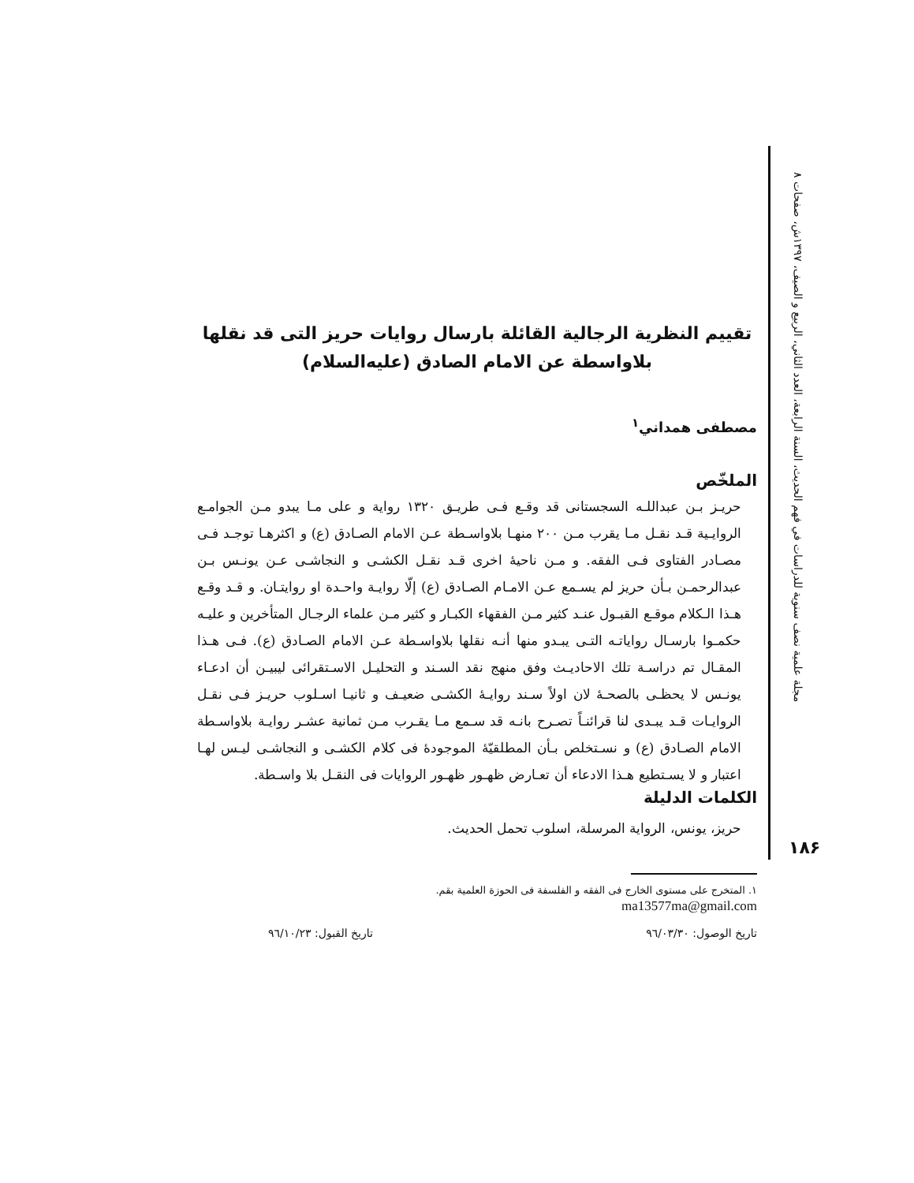مجلة علمية نصف سنوية للدراسات في فهم الحديث، السنة الرابعة، العدد الثاني، الربيع و الصيف، ١٣٩٧ش، صفحات ٨
تقييم النظرية الرجالية القائلة بارسال روايات حريز التى قد نقلها
بلاواسطة عن الامام الصادق (عليه‌السلام)
مصطفى همداني<sup>١</sup>
الملخّص
حريـز بـن عبداللـه السجستانى قد وقـع فـى طريـق ١٣٢٠ رواية و على مـا يبدو مـن الجوامـع الروايـية قـد نقـل مـا يقرب مـن ٢٠٠ منهـا بلاواسـطة عـن الامام الصـادق (ع) و اكثرهـا توجـد فـى مصـادر الفتاوى فـى الفقه. و مـن ناحيهٔ اخرى قـد نقـل الكشـى و النجاشـى عـن يونـس بـن عبدالرحمـن بـأن حريز لم يسـمع عـن الامـام الصـادق (ع) إلّا روايـة واحـدة او روايتـان. و قـد وقـع هـذا الـكلام موقـع القبـول عنـد كثير مـن الفقهاء الكبـار و كثير مـن علماء الرجـال المتأخرين و عليـه حكمـوا بارسـال رواياتـه التـى يبـدو منها أنـه نقلها بلاواسـطة عـن الامام الصـادق (ع). فـى هـذا المقـال تم دراسـة تلك الاحاديـث وفق منهج نقد السـند و التحليـل الاسـتقرائى ليبيـن أن ادعـاء يونـس لا يحظـى بالصحـهٔ لان اولاً سـند روايـهٔ الكشـى ضعيـف و ثانيـا اسـلوب حريـز فـى نقـل الروايـات قـد يبـدى لنا قرائنـاً تصـرح بانـه قد سـمع مـا يقـرب مـن ثمانية عشـر روايـة بلاواسـطة الامام الصـادق (ع) و نسـتخلص بـأن المطلقيّهٔ الموجودهٔ فى كلام الكشـى و النجاشـى ليـس لهـا اعتبار و لا يسـتطيع هـذا الادعاء أن تعـارض ظهـور ظهـور الروايات فى النقـل بلا واسـطة.
الكلمات الدليلة
حريز، يونس، الرواية المرسلة، اسلوب تحمل الحديث.
١. المتخرج على مستوى الخارج فى الفقه و الفلسفة فى الحوزة العلمية بقم.
ma13577ma@gmail.com
تاريخ الوصول: ٩٦/٠٣/٣٠ تاريخ القبول: ٩٦/١٠/٢٣
١٨۶